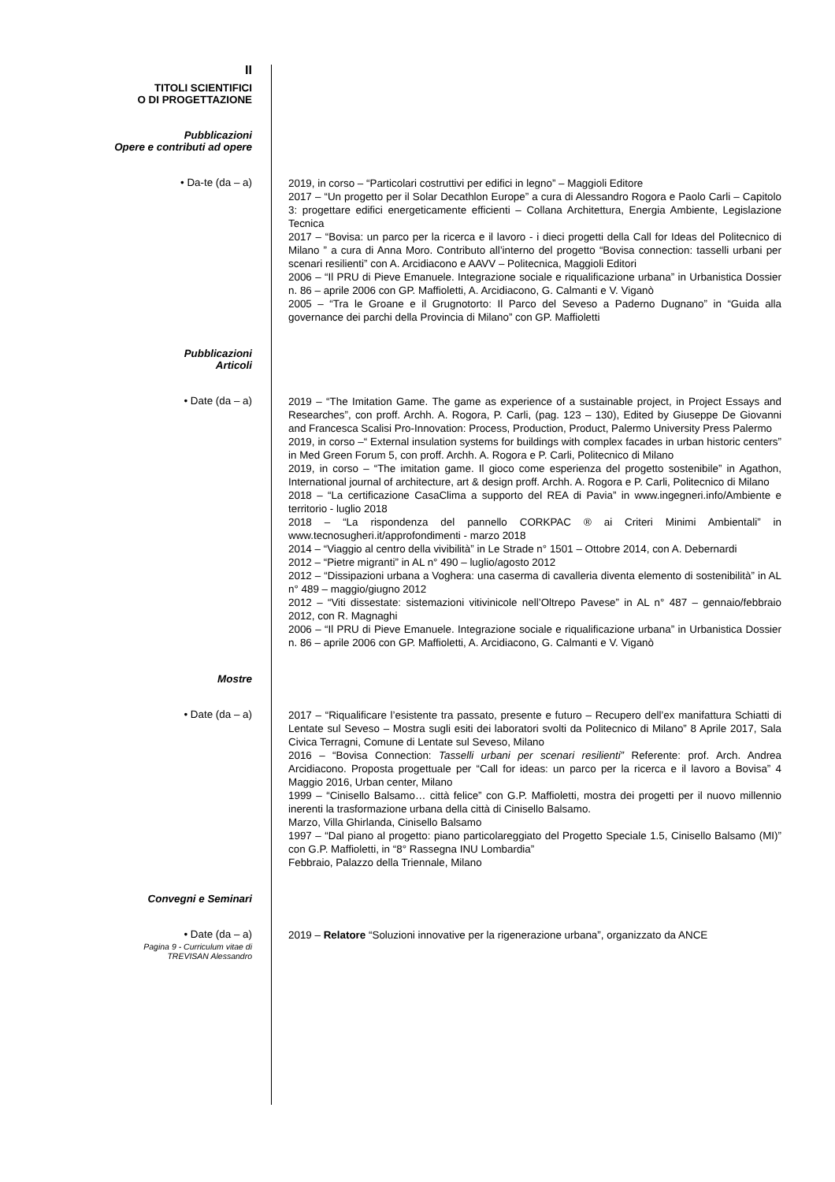II
TITOLI SCIENTIFICI
O DI PROGETTAZIONE
Pubblicazioni
Opere e contributi ad opere
• Da-te (da – a)
2019, in corso – “Particolari costruttivi per edifici in legno” – Maggioli Editore
2017 – “Un progetto per il Solar Decathlon Europe” a cura di Alessandro Rogora e Paolo Carli – Capitolo 3: progettare edifici energeticamente efficienti – Collana Architettura, Energia Ambiente, Legislazione Tecnica
2017 – “Bovisa: un parco per la ricerca e il lavoro - i dieci progetti della Call for Ideas del Politecnico di Milano ” a cura di Anna Moro. Contributo all’interno del progetto “Bovisa connection: tasselli urbani per scenari resilienti” con A. Arcidiacono e AAVV – Politecnica, Maggioli Editori
2006 – “Il PRU di Pieve Emanuele. Integrazione sociale e riqualificazione urbana” in Urbanistica Dossier n. 86 – aprile 2006 con GP. Maffioletti, A. Arcidiacono, G. Calmanti e V. Viganò
2005 – “Tra le Groane e il Grugnotorto: Il Parco del Seveso a Paderno Dugnano” in “Guida alla governance dei parchi della Provincia di Milano” con GP. Maffioletti
Pubblicazioni
Articoli
• Date (da – a)
2019 – “The Imitation Game. The game as experience of a sustainable project, in Project Essays and Researches”, con proff. Archh. A. Rogora, P. Carli, (pag. 123 – 130), Edited by Giuseppe De Giovanni and Francesca Scalisi Pro-Innovation: Process, Production, Product, Palermo University Press Palermo
2019, in corso –“ External insulation systems for buildings with complex facades in urban historic centers” in Med Green Forum 5, con proff. Archh. A. Rogora e P. Carli, Politecnico di Milano
2019, in corso – “The imitation game. Il gioco come esperienza del progetto sostenibile” in Agathon, International journal of architecture, art & design proff. Archh. A. Rogora e P. Carli, Politecnico di Milano
2018 – “La certificazione CasaClima a supporto del REA di Pavia” in www.ingegneri.info/Ambiente e territorio - luglio 2018
2018 – “La rispondenza del pannello CORKPAC ® ai Criteri Minimi Ambientali” in www.tecnosugheri.it/approfondimenti - marzo 2018
2014 – “Viaggio al centro della vivibilità” in Le Strade n° 1501 – Ottobre 2014, con A. Debernardi
2012 – “Pietre migranti” in AL n° 490 – luglio/agosto 2012
2012 – “Dissipazioni urbana a Voghera: una caserma di cavalleria diventa elemento di sostenibilità” in AL n° 489 – maggio/giugno 2012
2012 – “Viti dissestate: sistemazioni vitivinicole nell’Oltrepo Pavese” in AL n° 487 – gennaio/febbraio 2012, con R. Magnaghi
2006 – “Il PRU di Pieve Emanuele. Integrazione sociale e riqualificazione urbana” in Urbanistica Dossier n. 86 – aprile 2006 con GP. Maffioletti, A. Arcidiacono, G. Calmanti e V. Viganò
Mostre
• Date (da – a)
2017 – “Riqualificare l’esistente tra passato, presente e futuro – Recupero dell’ex manifattura Schiatti di Lentate sul Seveso – Mostra sugli esiti dei laboratori svolti da Politecnico di Milano” 8 Aprile 2017, Sala Civica Terragni, Comune di Lentate sul Seveso, Milano
2016 – “Bovisa Connection: Tasselli urbani per scenari resilienti” Referente: prof. Arch. Andrea Arcidiacono. Proposta progettuale per “Call for ideas: un parco per la ricerca e il lavoro a Bovisa” 4 Maggio 2016, Urban center, Milano
1999 – “Cinisello Balsamo… città felice” con G.P. Maffioletti, mostra dei progetti per il nuovo millennio inerenti la trasformazione urbana della città di Cinisello Balsamo.
Marzo, Villa Ghirlanda, Cinisello Balsamo
1997 – “Dal piano al progetto: piano particolareggiato del Progetto Speciale 1.5, Cinisello Balsamo (MI)” con G.P. Maffioletti, in “8° Rassegna INU Lombardia”
Febbraio, Palazzo della Triennale, Milano
Convegni e Seminari
• Date (da – a)
2019 – Relatore “Soluzioni innovative per la rigenerazione urbana”, organizzato da ANCE
Pagina 9 - Curriculum vitae di
TREVISAN Alessandro